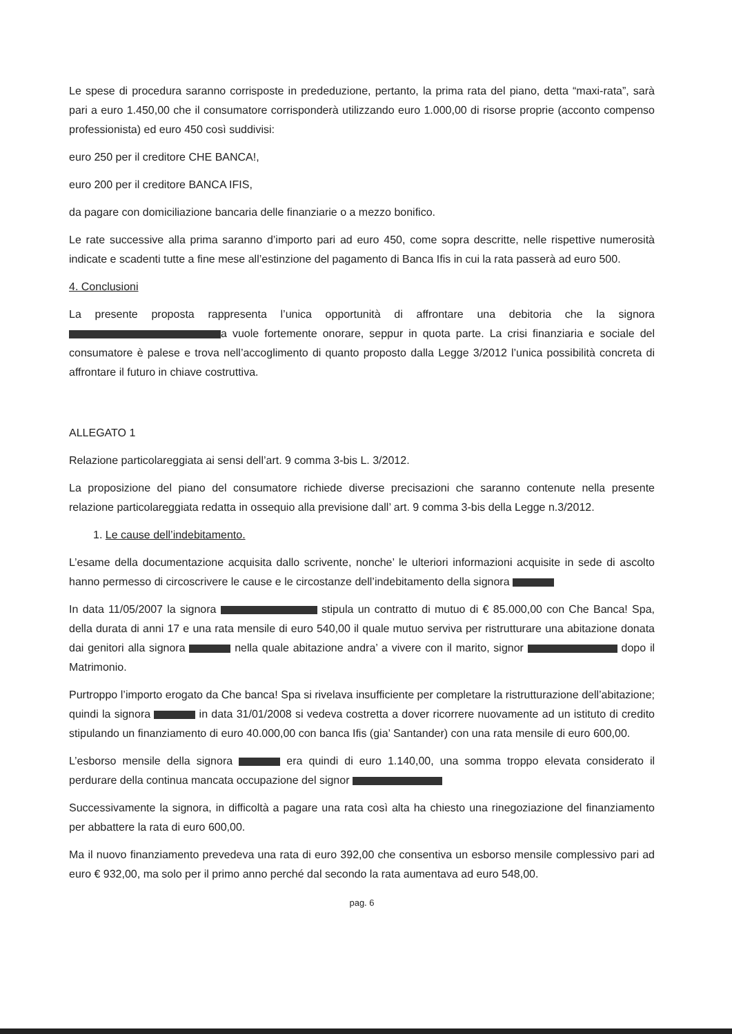Le spese di procedura saranno corrisposte in prededuzione, pertanto, la prima rata del piano, detta “maxi-rata”, sarà pari a euro 1.450,00 che il consumatore corrisponderà utilizzando euro 1.000,00 di risorse proprie (acconto compenso professionista) ed euro 450 così suddivisi:
euro 250 per il creditore CHE BANCA!,
euro 200 per il creditore BANCA IFIS,
da pagare con domiciliazione bancaria delle finanziarie o a mezzo bonifico.
Le rate successive alla prima saranno d’importo pari ad euro 450, come sopra descritte, nelle rispettive numerosità indicate e scadenti tutte a fine mese all’estinzione del pagamento di Banca Ifis in cui la rata passerà ad euro 500.
4. Conclusioni
La presente proposta rappresenta l’unica opportunità di affrontare una debitoria che la signora a vuole fortemente onorare, seppur in quota parte. La crisi finanziaria e sociale del consumatore è palese e trova nell’accoglimento di quanto proposto dalla Legge 3/2012 l’unica possibilità concreta di affrontare il futuro in chiave costruttiva.
ALLEGATO 1
Relazione particolareggiata ai sensi dell’art. 9 comma 3-bis L. 3/2012.
La proposizione del piano del consumatore richiede diverse precisazioni che saranno contenute nella presente relazione particolareggiata redatta in ossequio alla previsione dall’ art. 9 comma 3-bis della Legge n.3/2012.
1. Le cause dell’indebitamento.
L’esame della documentazione acquisita dallo scrivente, nonche’ le ulteriori informazioni acquisite in sede di ascolto hanno permesso di circoscrivere le cause e le circostanze dell’indebitamento della signora
In data 11/05/2007 la signora stipula un contratto di mutuo di € 85.000,00 con Che Banca! Spa, della durata di anni 17 e una rata mensile di euro 540,00 il quale mutuo serviva per ristrutturare una abitazione donata dai genitori alla signora nella quale abitazione andra’ a vivere con il marito, signor dopo il Matrimonio.
Purtroppo l’importo erogato da Che banca! Spa si rivelava insufficiente per completare la ristrutturazione dell’abitazione; quindi la signora in data 31/01/2008 si vedeva costretta a dover ricorrere nuovamente ad un istituto di credito stipulando un finanziamento di euro 40.000,00 con banca Ifis (gia’ Santander) con una rata mensile di euro 600,00.
L’esborso mensile della signora era quindi di euro 1.140,00, una somma troppo elevata considerato il perdurare della continua mancata occupazione del signor
Successivamente la signora, in difficoltà a pagare una rata così alta ha chiesto una rinegoziazione del finanziamento per abbattere la rata di euro 600,00.
Ma il nuovo finanziamento prevedeva una rata di euro 392,00 che consentiva un esborso mensile complessivo pari ad euro € 932,00, ma solo per il primo anno perché dal secondo la rata aumentava ad euro 548,00.
pag. 6